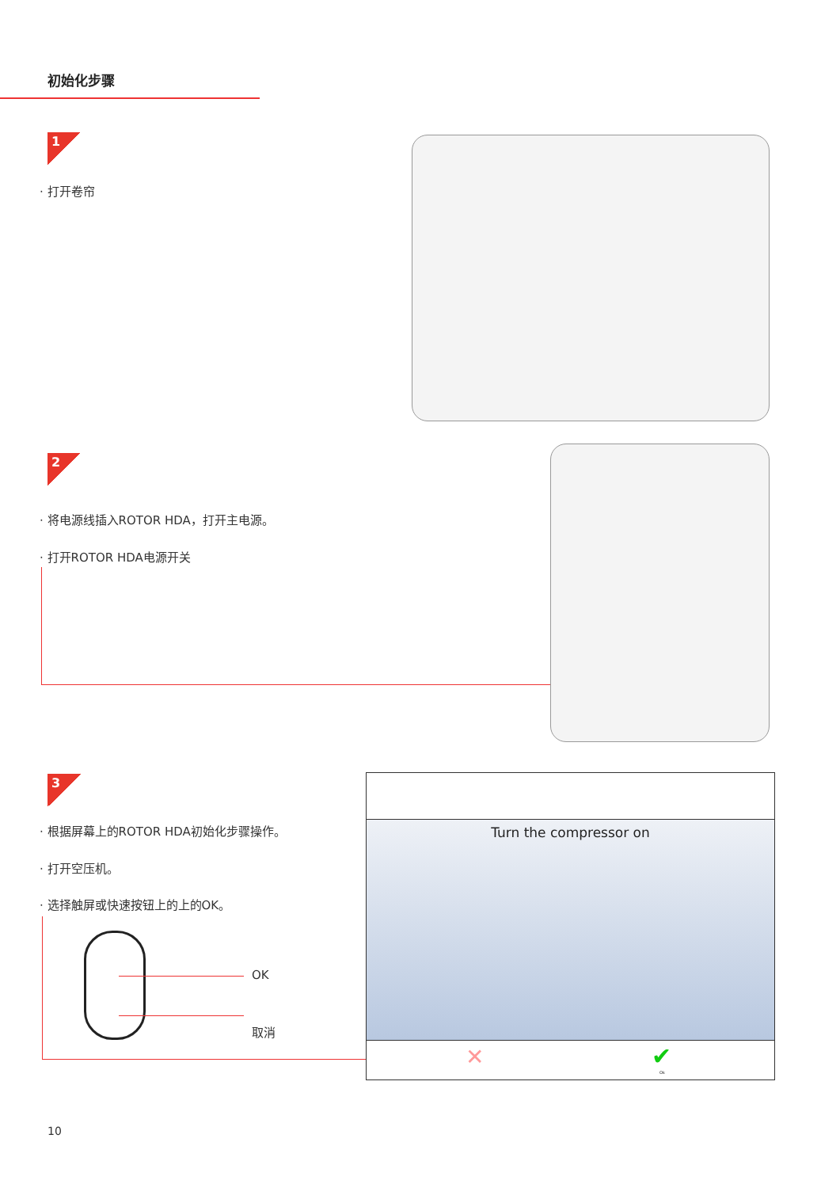初始化步骤
1
· 打开卷帘
2
· 将电源线插入ROTOR HDA，打开主电源。
· 打开ROTOR HDA电源开关
3
· 根据屏幕上的ROTOR HDA初始化步骤操作。
· 打开空压机。
· 选择触屏或快速按钮上的上的OK。
OK
取消
Turn the compressor on
✕ ✔
Ok
10